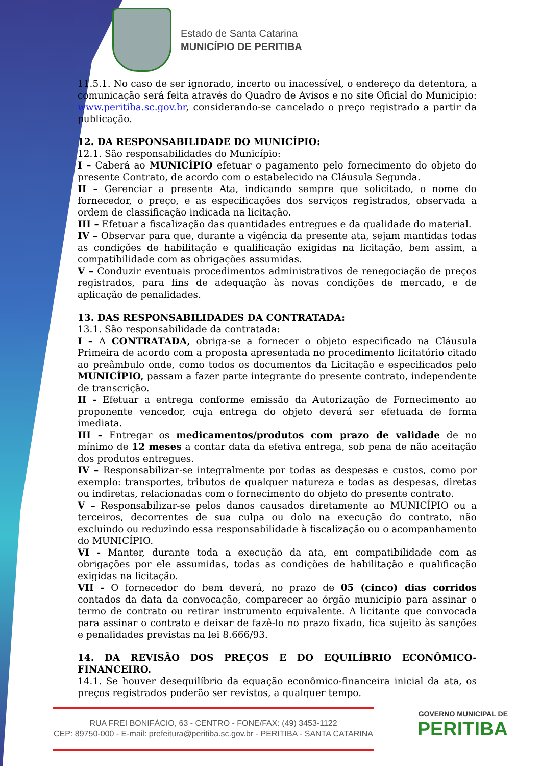Estado de Santa Catarina
MUNICÍPIO DE PERITIBA
11.5.1. No caso de ser ignorado, incerto ou inacessível, o endereço da detentora, a comunicação será feita através do Quadro de Avisos e no site Oficial do Município: www.peritiba.sc.gov.br, considerando-se cancelado o preço registrado a partir da publicação.
12. DA RESPONSABILIDADE DO MUNICÍPIO:
12.1. São responsabilidades do Município:
I – Caberá ao MUNICÍPIO efetuar o pagamento pelo fornecimento do objeto do presente Contrato, de acordo com o estabelecido na Cláusula Segunda.
II – Gerenciar a presente Ata, indicando sempre que solicitado, o nome do fornecedor, o preço, e as especificações dos serviços registrados, observada a ordem de classificação indicada na licitação.
III – Efetuar a fiscalização das quantidades entregues e da qualidade do material.
IV – Observar para que, durante a vigência da presente ata, sejam mantidas todas as condições de habilitação e qualificação exigidas na licitação, bem assim, a compatibilidade com as obrigações assumidas.
V – Conduzir eventuais procedimentos administrativos de renegociação de preços registrados, para fins de adequação às novas condições de mercado, e de aplicação de penalidades.
13. DAS RESPONSABILIDADES DA CONTRATADA:
13.1. São responsabilidade da contratada:
I – A CONTRATADA, obriga-se a fornecer o objeto especificado na Cláusula Primeira de acordo com a proposta apresentada no procedimento licitatório citado ao preâmbulo onde, como todos os documentos da Licitação e especificados pelo MUNICÍPIO, passam a fazer parte integrante do presente contrato, independente de transcrição.
II - Efetuar a entrega conforme emissão da Autorização de Fornecimento ao proponente vencedor, cuja entrega do objeto deverá ser efetuada de forma imediata.
III – Entregar os medicamentos/produtos com prazo de validade de no mínimo de 12 meses a contar data da efetiva entrega, sob pena de não aceitação dos produtos entregues.
IV – Responsabilizar-se integralmente por todas as despesas e custos, como por exemplo: transportes, tributos de qualquer natureza e todas as despesas, diretas ou indiretas, relacionadas com o fornecimento do objeto do presente contrato.
V – Responsabilizar-se pelos danos causados diretamente ao MUNICÍPIO ou a terceiros, decorrentes de sua culpa ou dolo na execução do contrato, não excluindo ou reduzindo essa responsabilidade à fiscalização ou o acompanhamento do MUNICÍPIO.
VI - Manter, durante toda a execução da ata, em compatibilidade com as obrigações por ele assumidas, todas as condições de habilitação e qualificação exigidas na licitação.
VII - O fornecedor do bem deverá, no prazo de 05 (cinco) dias corridos contados da data da convocação, comparecer ao órgão município para assinar o termo de contrato ou retirar instrumento equivalente. A licitante que convocada para assinar o contrato e deixar de fazê-lo no prazo fixado, fica sujeito às sanções e penalidades previstas na lei 8.666/93.
14. DA REVISÃO DOS PREÇOS E DO EQUILÍBRIO ECONÔMICO- FINANCEIRO.
14.1. Se houver desequilíbrio da equação econômico-financeira inicial da ata, os preços registrados poderão ser revistos, a qualquer tempo.
RUA FREI BONIFÁCIO, 63 - CENTRO - FONE/FAX: (49) 3453-1122
CEP: 89750-000 - E-mail: prefeitura@peritiba.sc.gov.br - PERITIBA - SANTA CATARINA
GOVERNO MUNICIPAL DE
PERITIBA